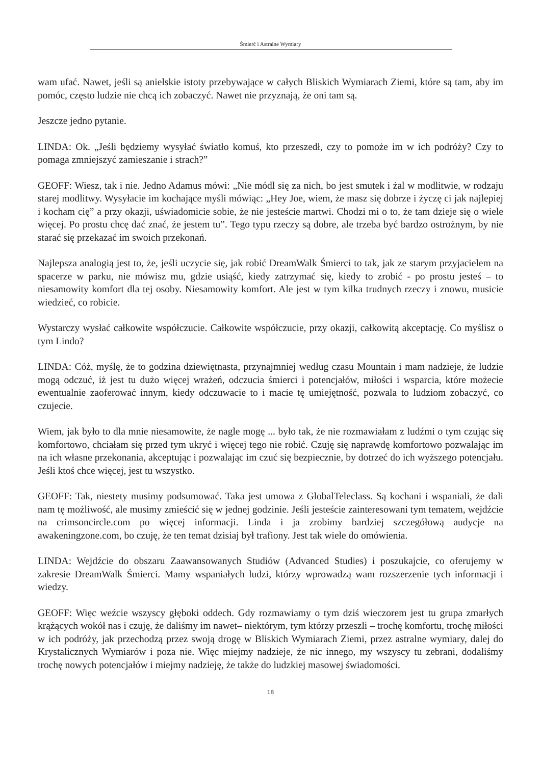Śmierć i Astralne Wymiary
wam ufać. Nawet, jeśli są anielskie istoty przebywające w całych Bliskich Wymiarach Ziemi, które są tam, aby im pomóc, często ludzie nie chcą ich zobaczyć. Nawet nie przyznają, że oni tam są.
Jeszcze jedno pytanie.
LINDA: Ok. „Jeśli będziemy wysyłać światło komuś, kto przeszedł, czy to pomoże im w ich podróży? Czy to pomaga zmniejszyć zamieszanie i strach?”
GEOFF: Wiesz, tak i nie. Jedno Adamus mówi: „Nie módl się za nich, bo jest smutek i żal w modlitwie, w rodzaju starej modlitwy. Wysyłacie im kochające myśli mówiąc: „Hey Joe, wiem, że masz się dobrze i życzę ci jak najlepiej i kocham cię” a przy okazji, uświadomicie sobie, że nie jesteście martwi. Chodzi mi o to, że tam dzieje się o wiele więcej. Po prostu chcę dać znać, że jestem tu”. Tego typu rzeczy są dobre, ale trzeba być bardzo ostrożnym, by nie starać się przekazać im swoich przekonań.
Najlepsza analogią jest to, że, jeśli uczycie się, jak robić DreamWalk Śmierci to tak, jak ze starym przyjacielem na spacerze w parku, nie mówisz mu, gdzie usiąść, kiedy zatrzymać się, kiedy to zrobić - po prostu jesteś – to niesamowity komfort dla tej osoby. Niesamowity komfort. Ale jest w tym kilka trudnych rzeczy i znowu, musicie wiedzieć, co robicie.
Wystarczy wysłać całkowite współczucie. Całkowite współczucie, przy okazji, całkowitą akceptację. Co myślisz o tym Lindo?
LINDA: Cóż, myślę, że to godzina dziewiętnasta, przynajmniej według czasu Mountain i mam nadzieje, że ludzie mogą odczuć, iż jest tu dużo więcej wrażeń, odczucia śmierci i potencjałów, miłości i wsparcia, które możecie ewentualnie zaoferować innym, kiedy odczuwacie to i macie tę umiejętność, pozwala to ludziom zobaczyć, co czujecie.
Wiem, jak było to dla mnie niesamowite, że nagle mogę ... było tak, że nie rozmawiałam z ludźmi o tym czując się komfortowo, chciałam się przed tym ukryć i więcej tego nie robić. Czuję się naprawdę komfortowo pozwalając im na ich własne przekonania, akceptując i pozwalając im czuć się bezpiecznie, by dotrzeć do ich wyższego potencjału. Jeśli ktoś chce więcej, jest tu wszystko.
GEOFF: Tak, niestety musimy podsumować. Taka jest umowa z GlobalTeleclass. Są kochani i wspaniali, że dali nam tę możliwość, ale musimy zmieścić się w jednej godzinie. Jeśli jesteście zainteresowani tym tematem, wejdźcie na crimsoncircle.com po więcej informacji. Linda i ja zrobimy bardziej szczegółową audycje na awakeningzone.com, bo czuję, że ten temat dzisiaj był trafiony. Jest tak wiele do omówienia.
LINDA: Wejdźcie do obszaru Zaawansowanych Studiów (Advanced Studies) i poszukajcie, co oferujemy w zakresie DreamWalk Śmierci. Mamy wspaniałych ludzi, którzy wprowadzą wam rozszerzenie tych informacji i wiedzy.
GEOFF: Więc weźcie wszyscy głęboki oddech. Gdy rozmawiamy o tym dziś wieczorem jest tu grupa zmarłych krążących wokół nas i czuję, że daliśmy im nawet– niektórym, tym którzy przeszli – trochę komfortu, trochę miłości w ich podróży, jak przechodzą przez swoją drogę w Bliskich Wymiarach Ziemi, przez astralne wymiary, dalej do Krystalicznych Wymiarów i poza nie. Więc miejmy nadzieje, że nic innego, my wszyscy tu zebrani, dodaliśmy trochę nowych potencjałów i miejmy nadzieję, że także do ludzkiej masowej świadomości.
18